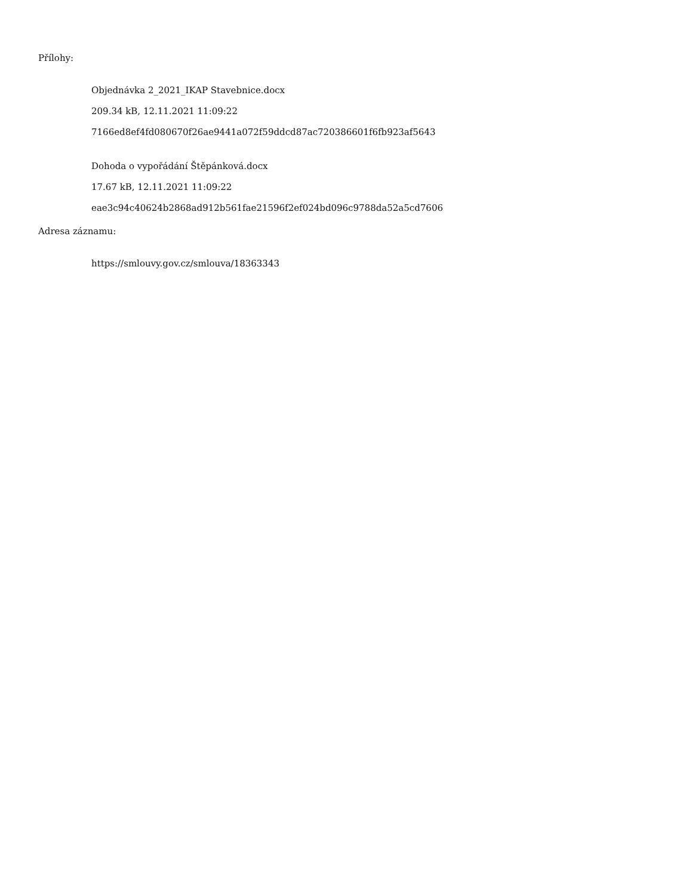Přílohy:
Objednávka 2_2021_IKAP Stavebnice.docx
209.34 kB, 12.11.2021 11:09:22
7166ed8ef4fd080670f26ae9441a072f59ddcd87ac720386601f6fb923af5643
Dohoda o vypořádání Štěpánková.docx
17.67 kB, 12.11.2021 11:09:22
eae3c94c40624b2868ad912b561fae21596f2ef024bd096c9788da52a5cd7606
Adresa záznamu:
https://smlouvy.gov.cz/smlouva/18363343